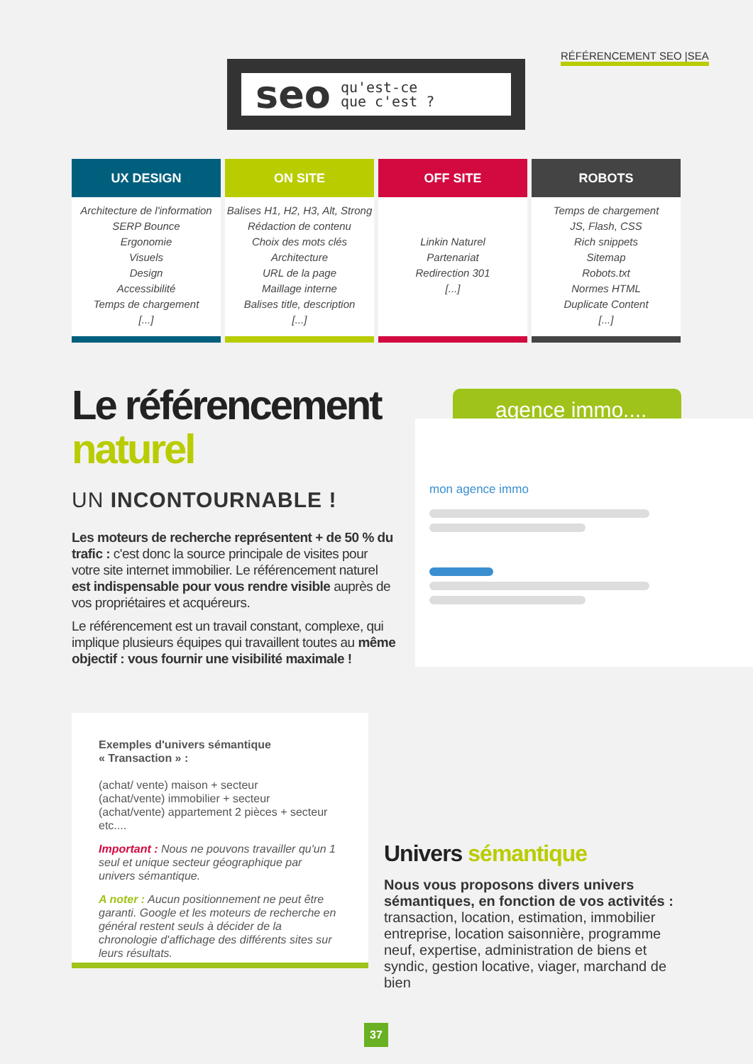RÉFÉRENCEMENT SEO |SEA
seo qu'est-ce
que c'est ?
UX DESIGN
Architecture de l'information
SERP Bounce
Ergonomie
Visuels
Design
Accessibilité
Temps de chargement
[...]
ON SITE
Balises H1, H2, H3, Alt, Strong
Rédaction de contenu
Choix des mots clés
Architecture
URL de la page
Maillage interne
Balises title, description
[...]
OFF SITE
Linkin Naturel
Partenariat
Redirection 301
[...]
ROBOTS
Temps de chargement
JS, Flash, CSS
Rich snippets
Sitemap
Robots.txt
Normes HTML
Duplicate Content
[...]
Le référencement
naturel
UN INCONTOURNABLE !
Les moteurs de recherche représentent + de 50 % du trafic : c'est donc la source principale de visites pour votre site internet immobilier. Le référencement naturel est indispensable pour vous rendre visible auprès de vos propriétaires et acquéreurs.
Le référencement est un travail constant, complexe, qui implique plusieurs équipes qui travaillent toutes au même objectif : vous fournir une visibilité maximale !
agence immo....
mon agence immo
Exemples d'univers sémantique
« Transaction » :
(achat/ vente) maison + secteur
(achat/vente) immobilier + secteur
(achat/vente) appartement 2 pièces + secteur
etc....
Important : Nous ne pouvons travailler qu'un 1 seul et unique secteur géographique par univers sémantique.
A noter : Aucun positionnement ne peut être garanti. Google et les moteurs de recherche en général restent seuls à décider de la chronologie d'affichage des différents sites sur leurs résultats.
Univers sémantique
Nous vous proposons divers univers sémantiques, en fonction de vos activités : transaction, location, estimation, immobilier entreprise, location saisonnière, programme neuf, expertise, administration de biens et syndic, gestion locative, viager, marchand de bien
37